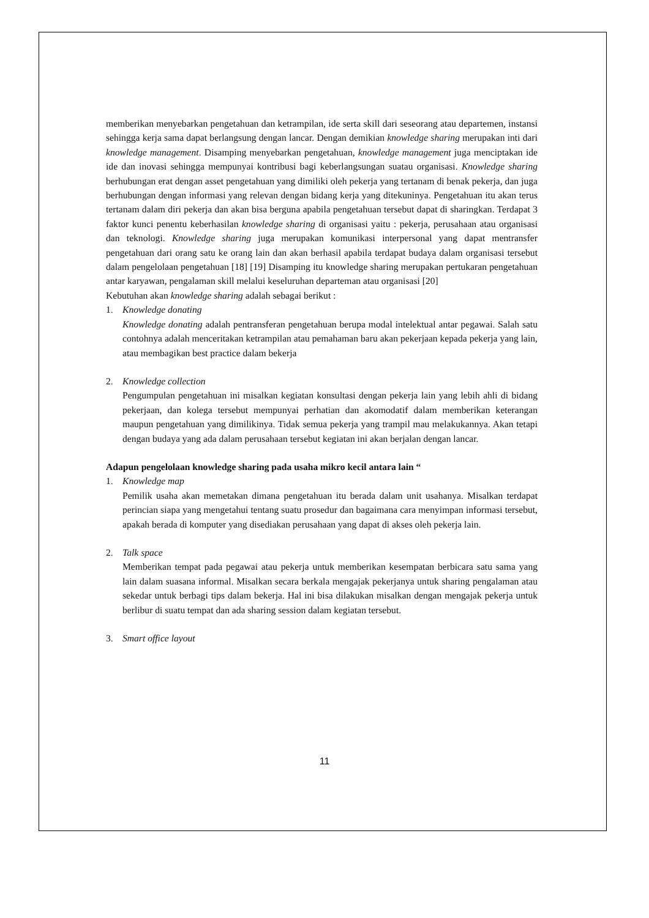memberikan menyebarkan pengetahuan dan ketrampilan, ide serta skill dari seseorang atau departemen, instansi sehingga kerja sama dapat berlangsung dengan lancar. Dengan demikian knowledge sharing merupakan inti dari knowledge management. Disamping menyebarkan pengetahuan, knowledge management juga menciptakan ide ide dan inovasi sehingga mempunyai kontribusi bagi keberlangsungan suatau organisasi. Knowledge sharing berhubungan erat dengan asset pengetahuan yang dimiliki oleh pekerja yang tertanam di benak pekerja, dan juga berhubungan dengan informasi yang relevan dengan bidang kerja yang ditekuninya. Pengetahuan itu akan terus tertanam dalam diri pekerja dan akan bisa berguna apabila pengetahuan tersebut dapat di sharingkan. Terdapat 3 faktor kunci penentu keberhasilan knowledge sharing di organisasi yaitu : pekerja, perusahaan atau organisasi dan teknologi. Knowledge sharing juga merupakan komunikasi interpersonal yang dapat mentransfer pengetahuan dari orang satu ke orang lain dan akan berhasil apabila terdapat budaya dalam organisasi tersebut dalam pengelolaan pengetahuan [18] [19] Disamping itu knowledge sharing merupakan pertukaran pengetahuan antar karyawan, pengalaman skill melalui keseluruhan departeman atau organisasi [20]
Kebutuhan akan knowledge sharing adalah sebagai berikut :
1. Knowledge donating
Knowledge donating adalah pentransferan pengetahuan berupa modal intelektual antar pegawai. Salah satu contohnya adalah menceritakan ketrampilan atau pemahaman baru akan pekerjaan kepada pekerja yang lain, atau membagikan best practice dalam bekerja
2. Knowledge collection
Pengumpulan pengetahuan ini misalkan kegiatan konsultasi dengan pekerja lain yang lebih ahli di bidang pekerjaan, dan kolega tersebut mempunyai perhatian dan akomodatif dalam memberikan keterangan maupun pengetahuan yang dimilikinya. Tidak semua pekerja yang trampil mau melakukannya. Akan tetapi dengan budaya yang ada dalam perusahaan tersebut kegiatan ini akan berjalan dengan lancar.
Adapun pengelolaan knowledge sharing pada usaha mikro kecil antara lain “
1. Knowledge map
Pemilik usaha akan memetakan dimana pengetahuan itu berada dalam unit usahanya. Misalkan terdapat perincian siapa yang mengetahui tentang suatu prosedur dan bagaimana cara menyimpan informasi tersebut, apakah berada di komputer yang disediakan perusahaan yang dapat di akses oleh pekerja lain.
2. Talk space
Memberikan tempat pada pegawai atau pekerja untuk memberikan kesempatan berbicara satu sama yang lain dalam suasana informal. Misalkan secara berkala mengajak pekerjanya untuk sharing pengalaman atau sekedar untuk berbagi tips dalam bekerja. Hal ini bisa dilakukan misalkan dengan mengajak pekerja untuk berlibur di suatu tempat dan ada sharing session dalam kegiatan tersebut.
3. Smart office layout
11